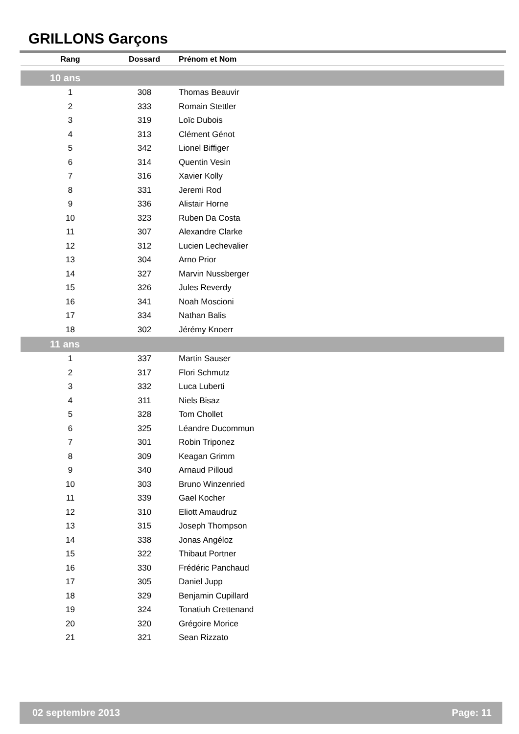GRILLONS Garçons
| Rang | Dossard | Prénom et Nom |
| --- | --- | --- |
| 10 ans | | |
| 1 | 308 | Thomas Beauvir |
| 2 | 333 | Romain Stettler |
| 3 | 319 | Loïc Dubois |
| 4 | 313 | Clément Génot |
| 5 | 342 | Lionel Biffiger |
| 6 | 314 | Quentin Vesin |
| 7 | 316 | Xavier Kolly |
| 8 | 331 | Jeremi Rod |
| 9 | 336 | Alistair Horne |
| 10 | 323 | Ruben Da Costa |
| 11 | 307 | Alexandre Clarke |
| 12 | 312 | Lucien Lechevalier |
| 13 | 304 | Arno Prior |
| 14 | 327 | Marvin Nussberger |
| 15 | 326 | Jules Reverdy |
| 16 | 341 | Noah Moscioni |
| 17 | 334 | Nathan Balis |
| 18 | 302 | Jérémy Knoerr |
| 11 ans | | |
| 1 | 337 | Martin Sauser |
| 2 | 317 | Flori Schmutz |
| 3 | 332 | Luca Luberti |
| 4 | 311 | Niels Bisaz |
| 5 | 328 | Tom Chollet |
| 6 | 325 | Léandre Ducommun |
| 7 | 301 | Robin Triponez |
| 8 | 309 | Keagan Grimm |
| 9 | 340 | Arnaud Pilloud |
| 10 | 303 | Bruno Winzenried |
| 11 | 339 | Gael Kocher |
| 12 | 310 | Eliott Amaudruz |
| 13 | 315 | Joseph Thompson |
| 14 | 338 | Jonas Angéloz |
| 15 | 322 | Thibaut Portner |
| 16 | 330 | Frédéric Panchaud |
| 17 | 305 | Daniel Jupp |
| 18 | 329 | Benjamin Cupillard |
| 19 | 324 | Tonatiuh Crettenand |
| 20 | 320 | Grégoire Morice |
| 21 | 321 | Sean Rizzato |
02 septembre 2013 Page: 11